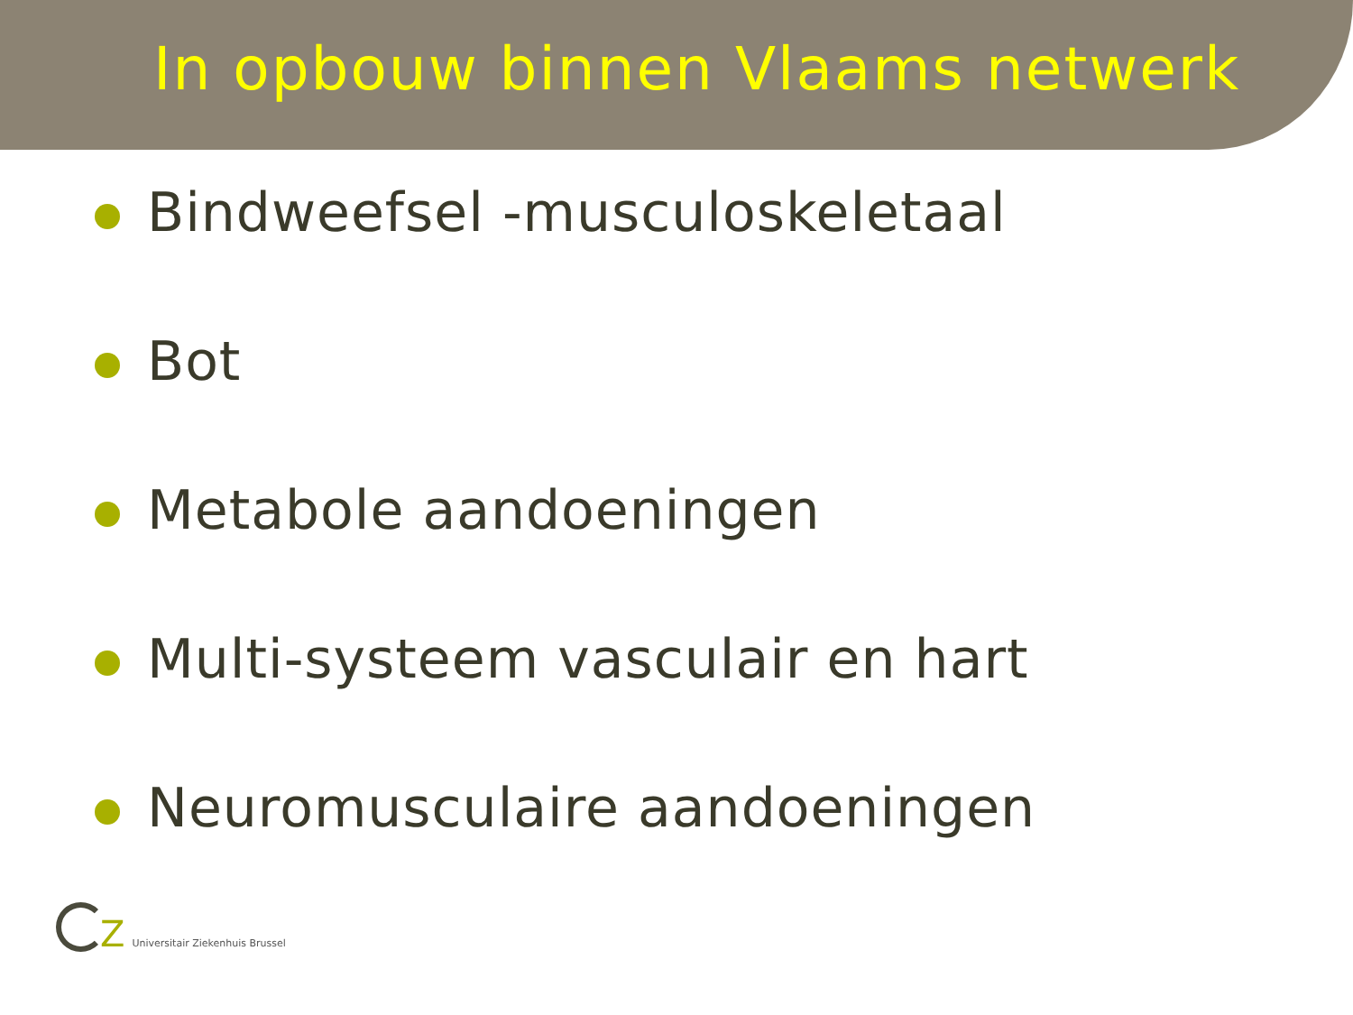In opbouw binnen Vlaams netwerk
Bindweefsel -musculoskeletaal
Bot
Metabole aandoeningen
Multi-systeem vasculair en hart
Neuromusculaire aandoeningen
Z
Universitair Ziekenhuis Brussel